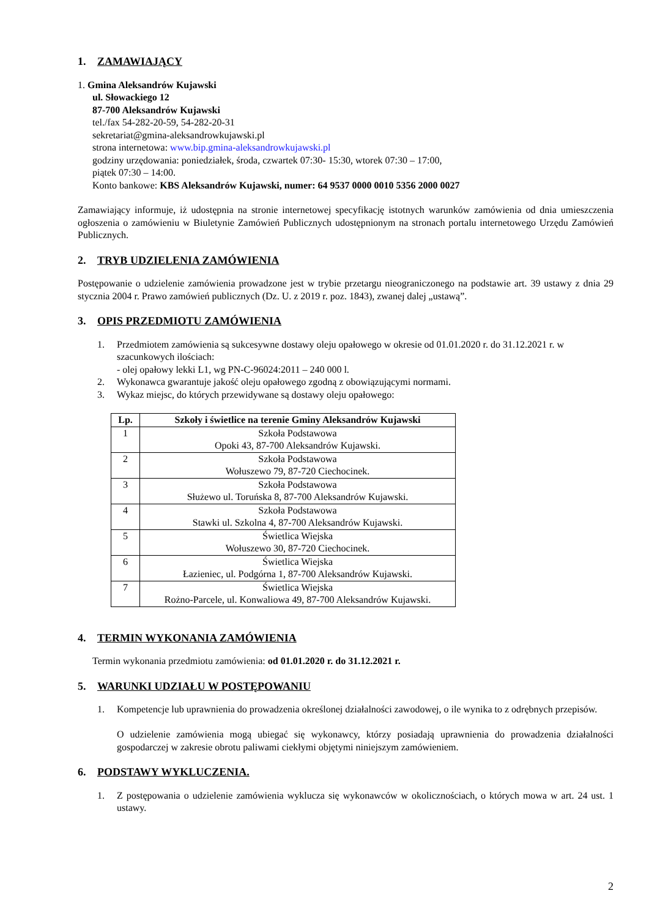1. ZAMAWIAJĄCY
1. Gmina Aleksandrów Kujawski
ul. Słowackiego 12
87-700 Aleksandrów Kujawski
tel./fax 54-282-20-59, 54-282-20-31
sekretariat@gmina-aleksandrowkujawski.pl
strona internetowa: www.bip.gmina-aleksandrowkujawski.pl
godziny urzędowania: poniedziałek, środa, czwartek 07:30- 15:30, wtorek 07:30 – 17:00,
piątek 07:30 – 14:00.
Konto bankowe: KBS Aleksandrów Kujawski, numer: 64 9537 0000 0010 5356 2000 0027
Zamawiający informuje, iż udostępnia na stronie internetowej specyfikację istotnych warunków zamówienia od dnia umieszczenia ogłoszenia o zamówieniu w Biuletynie Zamówień Publicznych udostępnionym na stronach portalu internetowego Urzędu Zamówień Publicznych.
2. TRYB UDZIELENIA ZAMÓWIENIA
Postępowanie o udzielenie zamówienia prowadzone jest w trybie przetargu nieograniczonego na podstawie art. 39 ustawy z dnia 29 stycznia 2004 r. Prawo zamówień publicznych (Dz. U. z 2019 r. poz. 1843), zwanej dalej „ustawą”.
3. OPIS PRZEDMIOTU ZAMÓWIENIA
1. Przedmiotem zamówienia są sukcesywne dostawy oleju opałowego w okresie od 01.01.2020 r. do 31.12.2021 r. w szacunkowych ilościach:
- olej opałowy lekki L1, wg PN-C-96024:2011 – 240 000 l.
2. Wykonawca gwarantuje jakość oleju opałowego zgodną z obowiązującymi normami.
3. Wykaz miejsc, do których przewidywane są dostawy oleju opałowego:
| Lp. | Szkoły i świetlice na terenie Gminy Aleksandrów Kujawski |
| --- | --- |
| 1 | Szkoła Podstawowa Opoki 43, 87-700 Aleksandrów Kujawski. |
| 2 | Szkoła Podstawowa Wołuszewo 79, 87-720 Ciechocinek. |
| 3 | Szkoła Podstawowa Służewo ul. Toruńska 8, 87-700 Aleksandrów Kujawski. |
| 4 | Szkoła Podstawowa Stawki ul. Szkolna 4, 87-700 Aleksandrów Kujawski. |
| 5 | Świetlica Wiejska Wołuszewo 30, 87-720 Ciechocinek. |
| 6 | Świetlica Wiejska Łazieniec, ul. Podgórna 1, 87-700 Aleksandrów Kujawski. |
| 7 | Świetlica Wiejska Rożno-Parcele, ul. Konwaliowa 49, 87-700 Aleksandrów Kujawski. |
4. TERMIN WYKONANIA ZAMÓWIENIA
Termin wykonania przedmiotu zamówienia: od 01.01.2020 r. do 31.12.2021 r.
5. WARUNKI UDZIAŁU W POSTĘPOWANIU
1. Kompetencje lub uprawnienia do prowadzenia określonej działalności zawodowej, o ile wynika to z odrębnych przepisów.
O udzielenie zamówienia mogą ubiegać się wykonawcy, którzy posiadają uprawnienia do prowadzenia działalności gospodarczej w zakresie obrotu paliwami ciekłymi objętymi niniejszym zamówieniem.
6. PODSTAWY WYKLUCZENIA.
1. Z postępowania o udzielenie zamówienia wyklucza się wykonawców w okolicznościach, o których mowa w art. 24 ust. 1 ustawy.
2